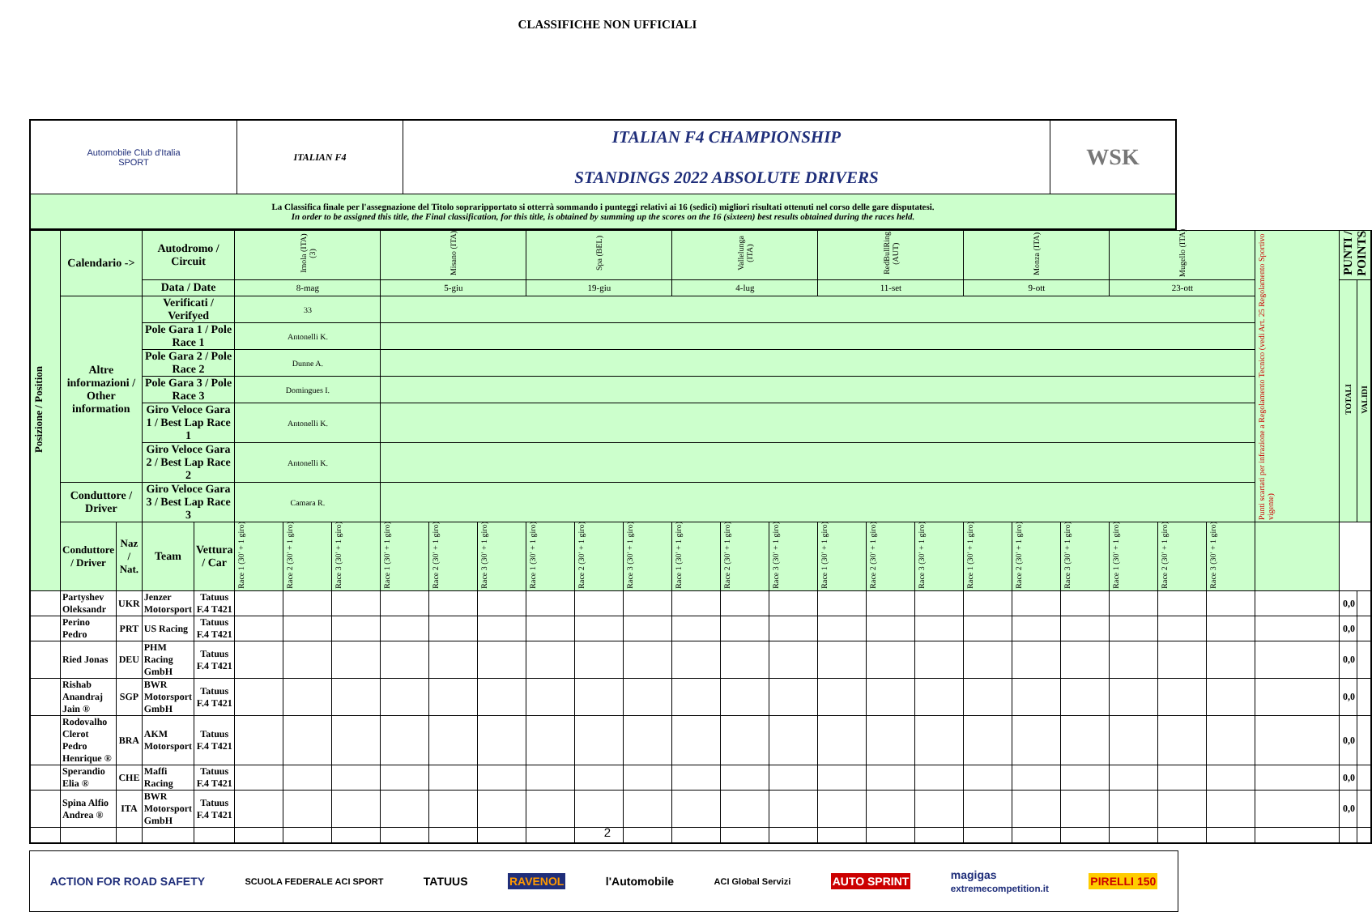CLASSIFICHE NON UFFICIALI
| Automobile Club d'Italia SPORT | ITALIAN F4 | ITALIAN F4 CHAMPIONSHIP STANDINGS 2022 ABSOLUTE DRIVERS | WSK |
| La Classifica finale per l'assegnazione del Titolo sopraripportato si otterrà sommando i punteggi relativi ai 16 (sedici) migliori risultati ottenuti nel corso delle gare disputatesi. In order to be assigned this title, the Final classification, for this title, is obtained by summing up the scores on the 16 (sixteen) best results obtained during the races held. | | | |
| Posizione / Position | Calendario -> | | Autodromo / Circuit | | Imola (ITA) (3) | | | Misano (ITA) | | | Spa (BEL) | | | Vallelunga (ITA) | | | RedBullRing (AUT) | | | Monza (ITA) | | | Mugello (ITA) | | | Punti scartati per infrazione a Regolamento Tecnico (vedi Art. 25 Regolamento Sportivo vigente) | PUNTI / POINTS | |
| | | | Data / Date | | 8-mag | | | 5-giu | | | 19-giu | | | 4-lug | | | 11-set | | | 9-ott | | | 23-ott | | | | TOTALI | VALIDI |
| | Altre informazioni / Other information | | Verificati / Verifyed | | 33 | | | | | | | | | | | | | | | | | | | | | | | |
| | | | Pole Gara 1 / Pole Race 1 | | Antonelli K. | | | | | | | | | | | | | | | | | | | | | | | |
| | | | Pole Gara 2 / Pole Race 2 | | Dunne A. | | | | | | | | | | | | | | | | | | | | | | | |
| | | | Pole Gara 3 / Pole Race 3 | | Domingues I. | | | | | | | | | | | | | | | | | | | | | | | |
| | | | Giro Veloce Gara 1 / Best Lap Race 1 | | Antonelli K. | | | | | | | | | | | | | | | | | | | | | | | |
| | | | Giro Veloce Gara 2 / Best Lap Race 2 | | Antonelli K. | | | | | | | | | | | | | | | | | | | | | | | |
| | Conduttore / Driver | | Giro Veloce Gara 3 / Best Lap Race 3 | | Camara R. | | | | | | | | | | | | | | | | | | | | | | | |
| | Conduttore / Driver | Naz / Nat. | Team | Vettura / Car | Race 1 (30' + 1 giro) | Race 2 (30' + 1 giro) | Race 3 (30' + 1 giro) | Race 1 (30' + 1 giro) | Race 2 (30' + 1 giro) | Race 3 (30' + 1 giro) | Race 1 (30' + 1 giro) | Race 2 (30' + 1 giro) | Race 3 (30' + 1 giro) | Race 1 (30' + 1 giro) | Race 2 (30' + 1 giro) | Race 3 (30' + 1 giro) | Race 1 (30' + 1 giro) | Race 2 (30' + 1 giro) | Race 3 (30' + 1 giro) | Race 1 (30' + 1 giro) | Race 2 (30' + 1 giro) | Race 3 (30' + 1 giro) | Race 1 (30' + 1 giro) | Race 2 (30' + 1 giro) | Race 3 (30' + 1 giro) | | | |
| | Partyshev Oleksandr | UKR | Jenzer Motorsport | Tatuus F.4 T421 | | | | | | | | | | | | | | | | | | | | | | | 0,0 | |
| | Perino Pedro | PRT | US Racing | Tatuus F.4 T421 | | | | | | | | | | | | | | | | | | | | | | | 0,0 | |
| | Ried Jonas | DEU | PHM Racing GmbH | Tatuus F.4 T421 | | | | | | | | | | | | | | | | | | | | | | | 0,0 | |
| | Rishab Anandraj Jain ® | SGP | BWR Motorsport GmbH | Tatuus F.4 T421 | | | | | | | | | | | | | | | | | | | | | | | 0,0 | |
| | Rodovalho Clerot Pedro Henrique ® | BRA | AKM Motorsport | Tatuus F.4 T421 | | | | | | | | | | | | | | | | | | | | | | | 0,0 | |
| | Sperandio Elia ® | CHE | Maffi Racing | Tatuus F.4 T421 | | | | | | | | | | | | | | | | | | | | | | | 0,0 | |
| | Spina Alfio Andrea ® | ITA | BWR Motorsport GmbH | Tatuus F.4 T421 | | | | | | | | | | | | | | | | | | | | | | | 0,0 | |
ACTION FOR ROAD SAFETY SCUOLA FEDERALE ACI SPORT TATUUS RAVENOL l'Automobile ACI Global Servizi AUTO SPRINT magigas
extremecompetition.it PIRELLI 150
2